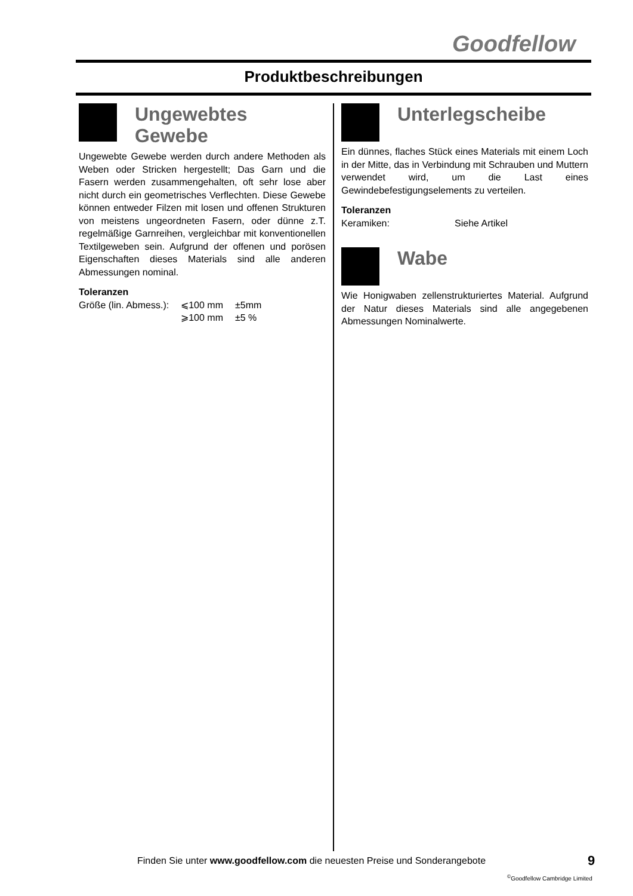Goodfellow
Produktbeschreibungen
Ungewebtes
Gewebe
Ungewebte Gewebe werden durch andere Methoden als Weben oder Stricken hergestellt; Das Garn und die Fasern werden zusammengehalten, oft sehr lose aber nicht durch ein geometrisches Verflechten. Diese Gewebe können entweder Filzen mit losen und offenen Strukturen von meistens ungeordneten Fasern, oder dünne z.T. regelmäßige Garnreihen, vergleichbar mit konventionellen Textilgeweben sein. Aufgrund der offenen und porösen Eigenschaften dieses Materials sind alle anderen Abmessungen nominal.
Toleranzen
| Größe (lin. Abmess.): | ⩽100 mm | ±5mm |
| | ⩾100 mm | ±5 % |
Unterlegscheibe
Ein dünnes, flaches Stück eines Materials mit einem Loch in der Mitte, das in Verbindung mit Schrauben und Muttern verwendet wird, um die Last eines Gewindebefestigungselements zu verteilen.
Toleranzen
| Keramiken: | Siehe Artikel |
Wabe
Wie Honigwaben zellenstrukturiertes Material. Aufgrund der Natur dieses Materials sind alle angegebenen Abmessungen Nominalwerte.
Finden Sie unter www.goodfellow.com die neuesten Preise und Sonderangebote
9
<sup>©</sup>Goodfellow Cambridge Limited